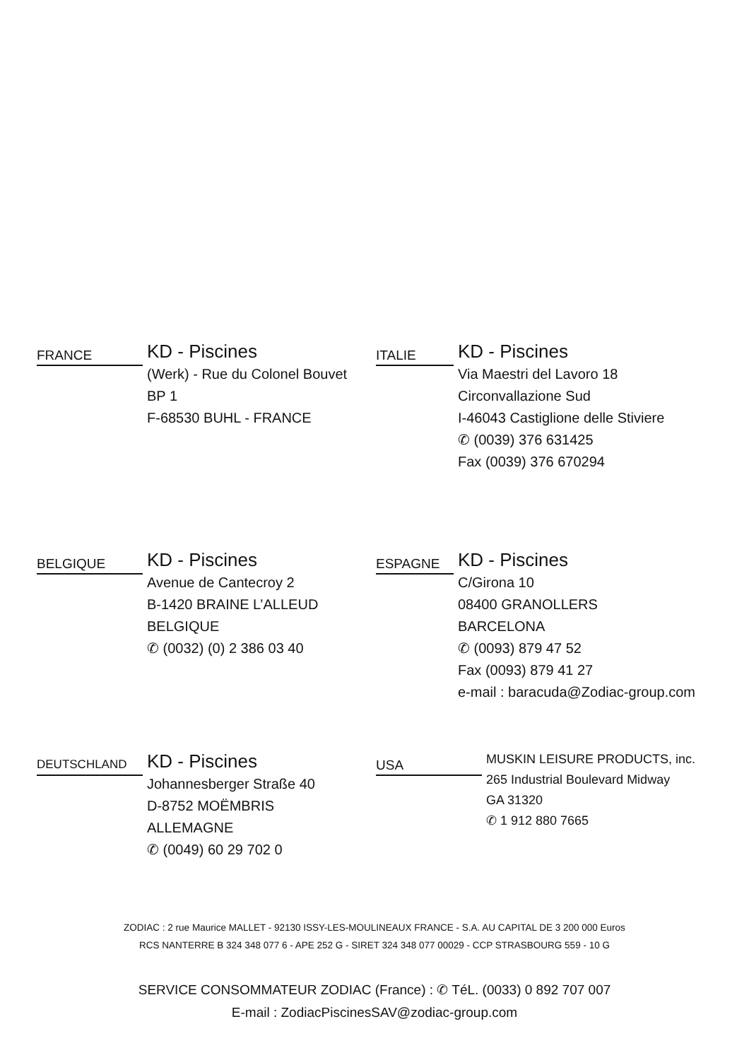FRANCE
KD - Piscines
(Werk) - Rue du Colonel Bouvet
BP 1
F-68530 BUHL - FRANCE
ITALIE
KD - Piscines
Via Maestri del Lavoro 18
Circonvallazione Sud
I-46043 Castiglione delle Stiviere
✆ (0039) 376 631425
Fax (0039) 376 670294
BELGIQUE
KD - Piscines
Avenue de Cantecroy 2
B-1420 BRAINE L’ALLEUD
BELGIQUE
✆ (0032) (0) 2 386 03 40
ESPAGNE
KD - Piscines
C/Girona 10
08400 GRANOLLERS
BARCELONA
✆ (0093) 879 47 52
Fax (0093) 879 41 27
e-mail : baracuda@Zodiac-group.com
DEUTSCHLAND
KD - Piscines
Johannesberger Straße 40
D-8752 MOËMBRIS
ALLEMAGNE
✆ (0049) 60 29 702 0
USA
MUSKIN LEISURE PRODUCTS, inc.
265 Industrial Boulevard Midway
GA 31320
✆ 1 912 880 7665
ZODIAC : 2 rue Maurice MALLET - 92130 ISSY-LES-MOULINEAUX FRANCE - S.A. AU CAPITAL DE 3 200 000 Euros
RCS NANTERRE B 324 348 077 6 - APE 252 G - SIRET 324 348 077 00029 - CCP STRASBOURG 559 - 10 G
SERVICE CONSOMMATEUR ZODIAC (France) : ✆ TéL. (0033) 0 892 707 007
E-mail : ZodiacPiscinesSAV@zodiac-group.com